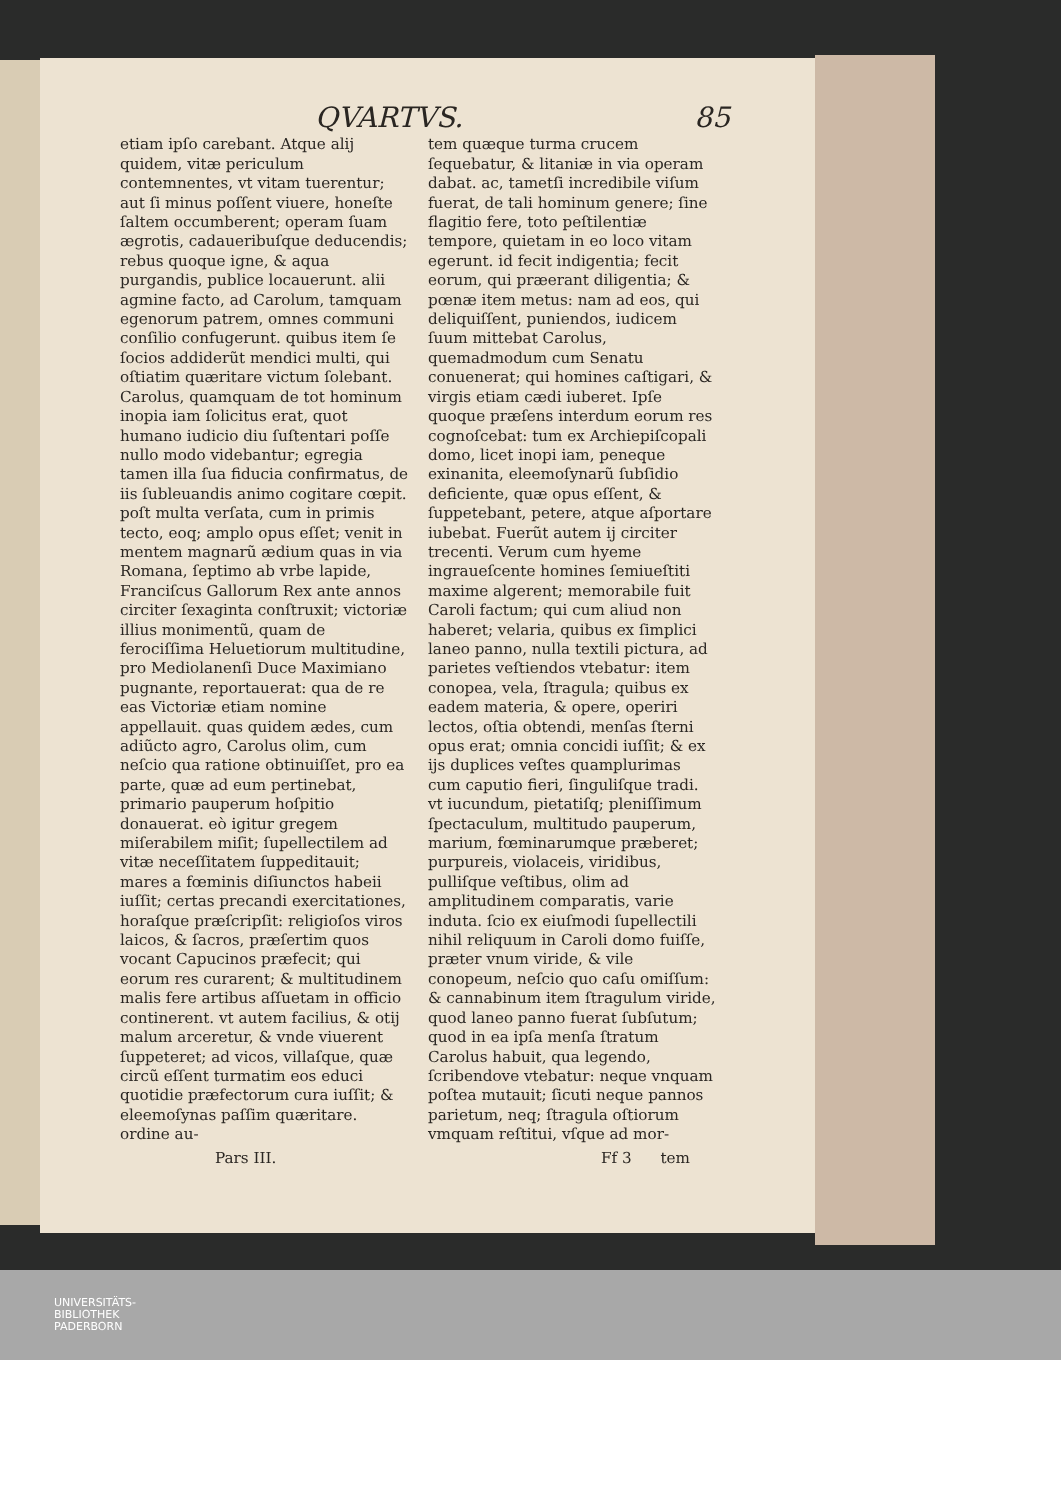QVARTVS. 85
etiam ipſo carebant. Atque alij quidem, vitæ periculum contemnentes, vt vitam tuerentur; aut ſi minus poſſent viuere, honeſte ſaltem occumberent; operam ſuam ægrotis, cadaueribuſque deducendis; rebus quoque igne, & aqua purgandis, publice locauerunt. alii agmine facto, ad Carolum, tamquam egenorum patrem, omnes communi conſilio confugerunt. quibus item ſe ſocios addiderũt mendici multi, qui oſtiatim quæritare victum ſolebant. Carolus, quamquam de tot hominum inopia iam ſolicitus erat, quot humano iudicio diu ſuſtentari poſſe nullo modo videbantur; egregia tamen illa ſua fiducia confirmatus, de iis ſubleuandis animo cogitare cœpit. poſt multa verſata, cum in primis tecto, eoq; amplo opus eſſet; venit in mentem magnarũ ædium quas in via Romana, ſeptimo ab vrbe lapide, Franciſcus Gallorum Rex ante annos circiter ſexaginta conſtruxit; victoriæ illius monimentũ, quam de ferociſſima Heluetiorum multitudine, pro Mediolanenſi Duce Maximiano pugnante, reportauerat: qua de re eas Victoriæ etiam nomine appellauit. quas quidem ædes, cum adiũcto agro, Carolus olim, cum neſcio qua ratione obtinuiſſet, pro ea parte, quæ ad eum pertinebat, primario pauperum hoſpitio donauerat. eò igitur gregem miſerabilem miſit; ſupellectilem ad vitæ neceſſitatem ſuppeditauit; mares a fœminis diſiunctos habeii iuſſit; certas precandi exercitationes, horaſque præſcripſit: religioſos viros laicos, & ſacros, præſertim quos vocant Capucinos præfecit; qui eorum res curarent; & multitudinem malis fere artibus aſſuetam in officio continerent. vt autem facilius, & otij malum arceretur, & vnde viuerent ſuppeteret; ad vicos, villaſque, quæ circũ eſſent turmatim eos educi quotidie præfectorum cura iuſſit; & eleemoſynas paſſim quæritare. ordine au-
tem quæque turma crucem ſequebatur, & litaniæ in via operam dabat. ac, tametſi incredibile viſum fuerat, de tali hominum genere; ſine flagitio fere, toto peſtilentiæ tempore, quietam in eo loco vitam egerunt. id fecit indigentia; fecit eorum, qui præerant diligentia; & pœnæ item metus: nam ad eos, qui deliquiſſent, puniendos, iudicem ſuum mittebat Carolus, quemadmodum cum Senatu conuenerat; qui homines caſtigari, & virgis etiam cædi iuberet. Ipſe quoque præſens interdum eorum res cognoſcebat: tum ex Archiepiſcopali domo, licet inopi iam, peneque exinanita, eleemoſynarũ ſubſidio deficiente, quæ opus eſſent, & ſuppetebant, petere, atque aſportare iubebat. Fuerũt autem ij circiter trecenti. Verum cum hyeme ingraueſcente homines ſemiueſtiti maxime algerent; memorabile fuit Caroli factum; qui cum aliud non haberet; velaria, quibus ex ſimplici laneo panno, nulla textili pictura, ad parietes veſtiendos vtebatur: item conopea, vela, ſtragula; quibus ex eadem materia, & opere, operiri lectos, oſtia obtendi, menſas ſterni opus erat; omnia concidi iuſſit; & ex ijs duplices veſtes quamplurimas cum caputio fieri, ſinguliſque tradi. vt iucundum, pietatiſq; pleniſſimum ſpectaculum, multitudo pauperum, marium, fœminarumque præberet; purpureis, violaceis, viridibus, pulliſque veſtibus, olim ad amplitudinem comparatis, varie induta. ſcio ex eiuſmodi ſupellectili nihil reliquum in Caroli domo fuiſſe, præter vnum viride, & vile conopeum, neſcio quo caſu omiſſum: & cannabinum item ſtragulum viride, quod laneo panno fuerat ſubſutum; quod in ea ipſa menſa ſtratum Carolus habuit, qua legendo, ſcribendove vtebatur: neque vnquam poſtea mutauit; ſicuti neque pannos parietum, neq; ſtragula oſtiorum vmquam reſtitui, vſque ad mor-
Pars III. Ff 3 tem
UNIVERSITÄTS-
BIBLIOTHEK
PADERBORN